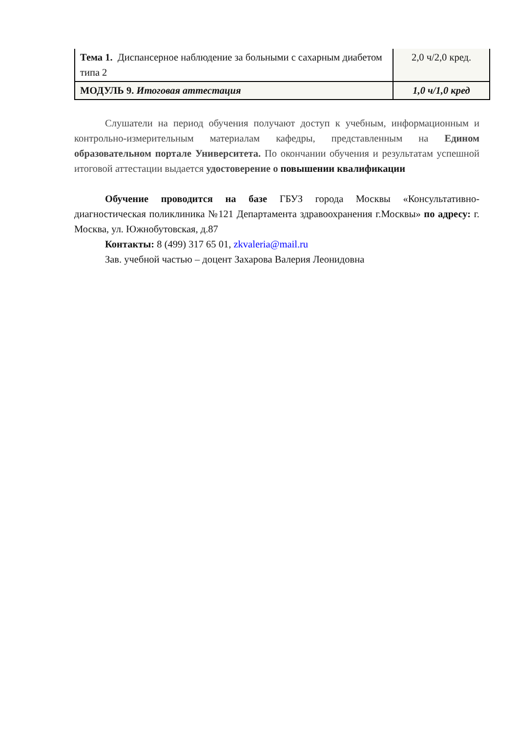| Тема 1. Диспансерное наблюдение за больными с сахарным диабетом типа 2 | 2,0 ч/2,0 кред. |
| МОДУЛЬ 9. Итоговая аттестация | 1,0 ч/1,0 кред |
Слушатели на период обучения получают доступ к учебным, информационным и контрольно-измерительным материалам кафедры, представленным на Едином образовательном портале Университета. По окончании обучения и результатам успешной итоговой аттестации выдается удостоверение о повышении квалификации
Обучение проводится на базе ГБУЗ города Москвы «Консультативно-диагностическая поликлиника №121 Департамента здравоохранения г.Москвы» по адресу: г. Москва, ул. Южнобутовская, д.87
Контакты: 8 (499) 317 65 01, zkvaleria@mail.ru
Зав. учебной частью – доцент Захарова Валерия Леонидовна